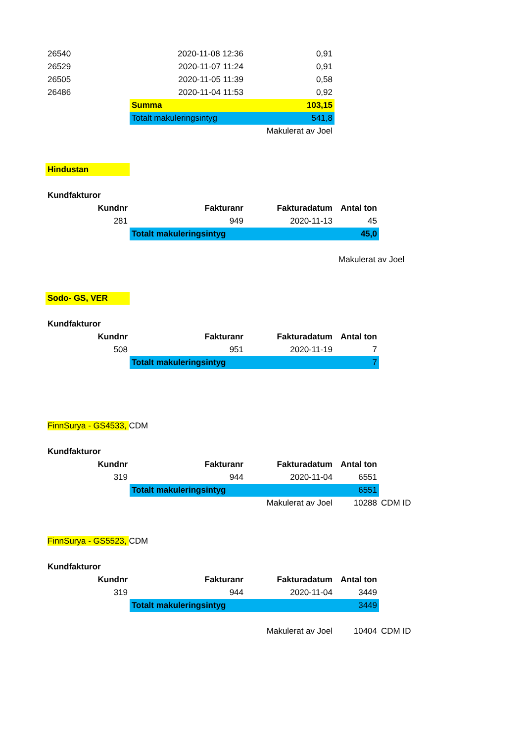| 26540 | 2020-11-08 12:36 | 0,91 | | |
| 26529 | 2020-11-07 11:24 | 0,91 | | |
| 26505 | 2020-11-05 11:39 | 0,58 | | |
| 26486 | 2020-11-04 11:53 | 0,92 | | |
| | Summa | 103,15 | | |
| | Totalt makuleringsintyg | 541,8 | | |
| | | Makulerat av Joel | | |
| Hindustan | | | | |
| Kundfakturor | | | | |
| Kundnr | Fakturanr | Fakturadatum | Antal ton | |
| 281 | 949 | 2020-11-13 | 45 | |
| | Totalt makuleringsintyg | | 45,0 | |
| | | | Makulerat av Joel | |
| Sodo- GS, VER | | | | |
| Kundfakturor | | | | |
| Kundnr | Fakturanr | Fakturadatum | Antal ton | |
| 508 | 951 | 2020-11-19 | 7 | |
| | Totalt makuleringsintyg | | 7 | |
| FinnSurya - GS4533, CDM | | | | |
| Kundfakturor | | | | |
| Kundnr | Fakturanr | Fakturadatum | Antal ton | |
| 319 | 944 | 2020-11-04 | 6551 | |
| | Totalt makuleringsintyg | | 6551 | |
| | | Makulerat av Joel | 10288 | CDM ID |
| FinnSurya - GS5523, CDM | | | | |
| Kundfakturor | | | | |
| Kundnr | Fakturanr | Fakturadatum | Antal ton | |
| 319 | 944 | 2020-11-04 | 3449 | |
| | Totalt makuleringsintyg | | 3449 | |
| | | Makulerat av Joel | 10404 | CDM ID |